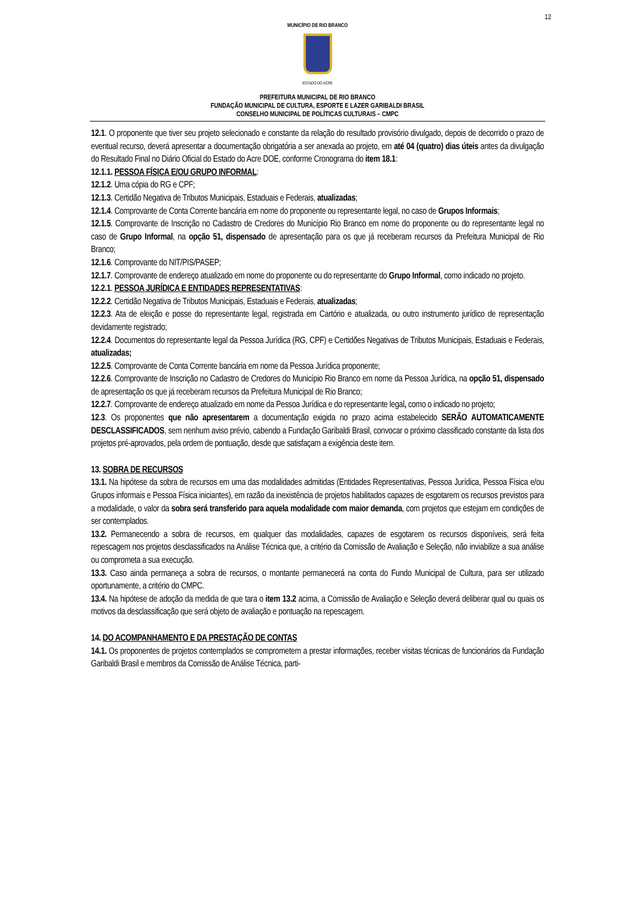12
MUNICÍPIO DE RIO BRANCO
ESTADO DO ACRE
PREFEITURA MUNICIPAL DE RIO BRANCO
FUNDAÇÃO MUNICIPAL DE CULTURA, ESPORTE E LAZER GARIBALDI BRASIL
CONSELHO MUNICIPAL DE POLÍTICAS CULTURAIS – CMPC
12.1. O proponente que tiver seu projeto selecionado e constante da relação do resultado provisório divulgado, depois de decorrido o prazo de eventual recurso, deverá apresentar a documentação obrigatória a ser anexada ao projeto, em até 04 (quatro) dias úteis antes da divulgação do Resultado Final no Diário Oficial do Estado do Acre DOE, conforme Cronograma do item 18.1:
12.1.1. PESSOA FÍSICA E/OU GRUPO INFORMAL:
12.1.2. Uma cópia do RG e CPF;
12.1.3. Certidão Negativa de Tributos Municipais, Estaduais e Federais, atualizadas;
12.1.4. Comprovante de Conta Corrente bancária em nome do proponente ou representante legal, no caso de Grupos Informais;
12.1.5. Comprovante de Inscrição no Cadastro de Credores do Município Rio Branco em nome do proponente ou do representante legal no caso de Grupo Informal, na opção 51, dispensado de apresentação para os que já receberam recursos da Prefeitura Municipal de Rio Branco;
12.1.6. Comprovante do NIT/PIS/PASEP;
12.1.7. Comprovante de endereço atualizado em nome do proponente ou do representante do Grupo Informal, como indicado no projeto.
12.2.1. PESSOA JURÍDICA E ENTIDADES REPRESENTATIVAS:
12.2.2. Certidão Negativa de Tributos Municipais, Estaduais e Federais, atualizadas;
12.2.3. Ata de eleição e posse do representante legal, registrada em Cartório e atualizada, ou outro instrumento jurídico de representação devidamente registrado;
12.2.4. Documentos do representante legal da Pessoa Jurídica (RG, CPF) e Certidões Negativas de Tributos Municipais, Estaduais e Federais, atualizadas;
12.2.5. Comprovante de Conta Corrente bancária em nome da Pessoa Jurídica proponente;
12.2.6. Comprovante de Inscrição no Cadastro de Credores do Município Rio Branco em nome da Pessoa Jurídica, na opção 51, dispensado de apresentação os que já receberam recursos da Prefeitura Municipal de Rio Branco;
12.2.7. Comprovante de endereço atualizado em nome da Pessoa Jurídica e do representante legal, como o indicado no projeto;
12.3. Os proponentes que não apresentarem a documentação exigida no prazo acima estabelecido SERÃO AUTOMATICAMENTE DESCLASSIFICADOS, sem nenhum aviso prévio, cabendo a Fundação Garibaldi Brasil, convocar o próximo classificado constante da lista dos projetos pré-aprovados, pela ordem de pontuação, desde que satisfaçam a exigência deste item.
13. SOBRA DE RECURSOS
13.1. Na hipótese da sobra de recursos em uma das modalidades admitidas (Entidades Representativas, Pessoa Jurídica, Pessoa Física e/ou Grupos informais e Pessoa Física iniciantes), em razão da inexistência de projetos habilitados capazes de esgotarem os recursos previstos para a modalidade, o valor da sobra será transferido para aquela modalidade com maior demanda, com projetos que estejam em condições de ser contemplados.
13.2. Permanecendo a sobra de recursos, em qualquer das modalidades, capazes de esgotarem os recursos disponíveis, será feita repescagem nos projetos desclassificados na Análise Técnica que, a critério da Comissão de Avaliação e Seleção, não inviabilize a sua análise ou comprometa a sua execução.
13.3. Caso ainda permaneça a sobra de recursos, o montante permanecerá na conta do Fundo Municipal de Cultura, para ser utilizado oportunamente, a critério do CMPC.
13.4. Na hipótese de adoção da medida de que tara o item 13.2 acima, a Comissão de Avaliação e Seleção deverá deliberar qual ou quais os motivos da desclassificação que será objeto de avaliação e pontuação na repescagem.
14. DO ACOMPANHAMENTO E DA PRESTAÇÃO DE CONTAS
14.1. Os proponentes de projetos contemplados se comprometem a prestar informações, receber visitas técnicas de funcionários da Fundação Garibaldi Brasil e membros da Comissão de Análise Técnica, parti-